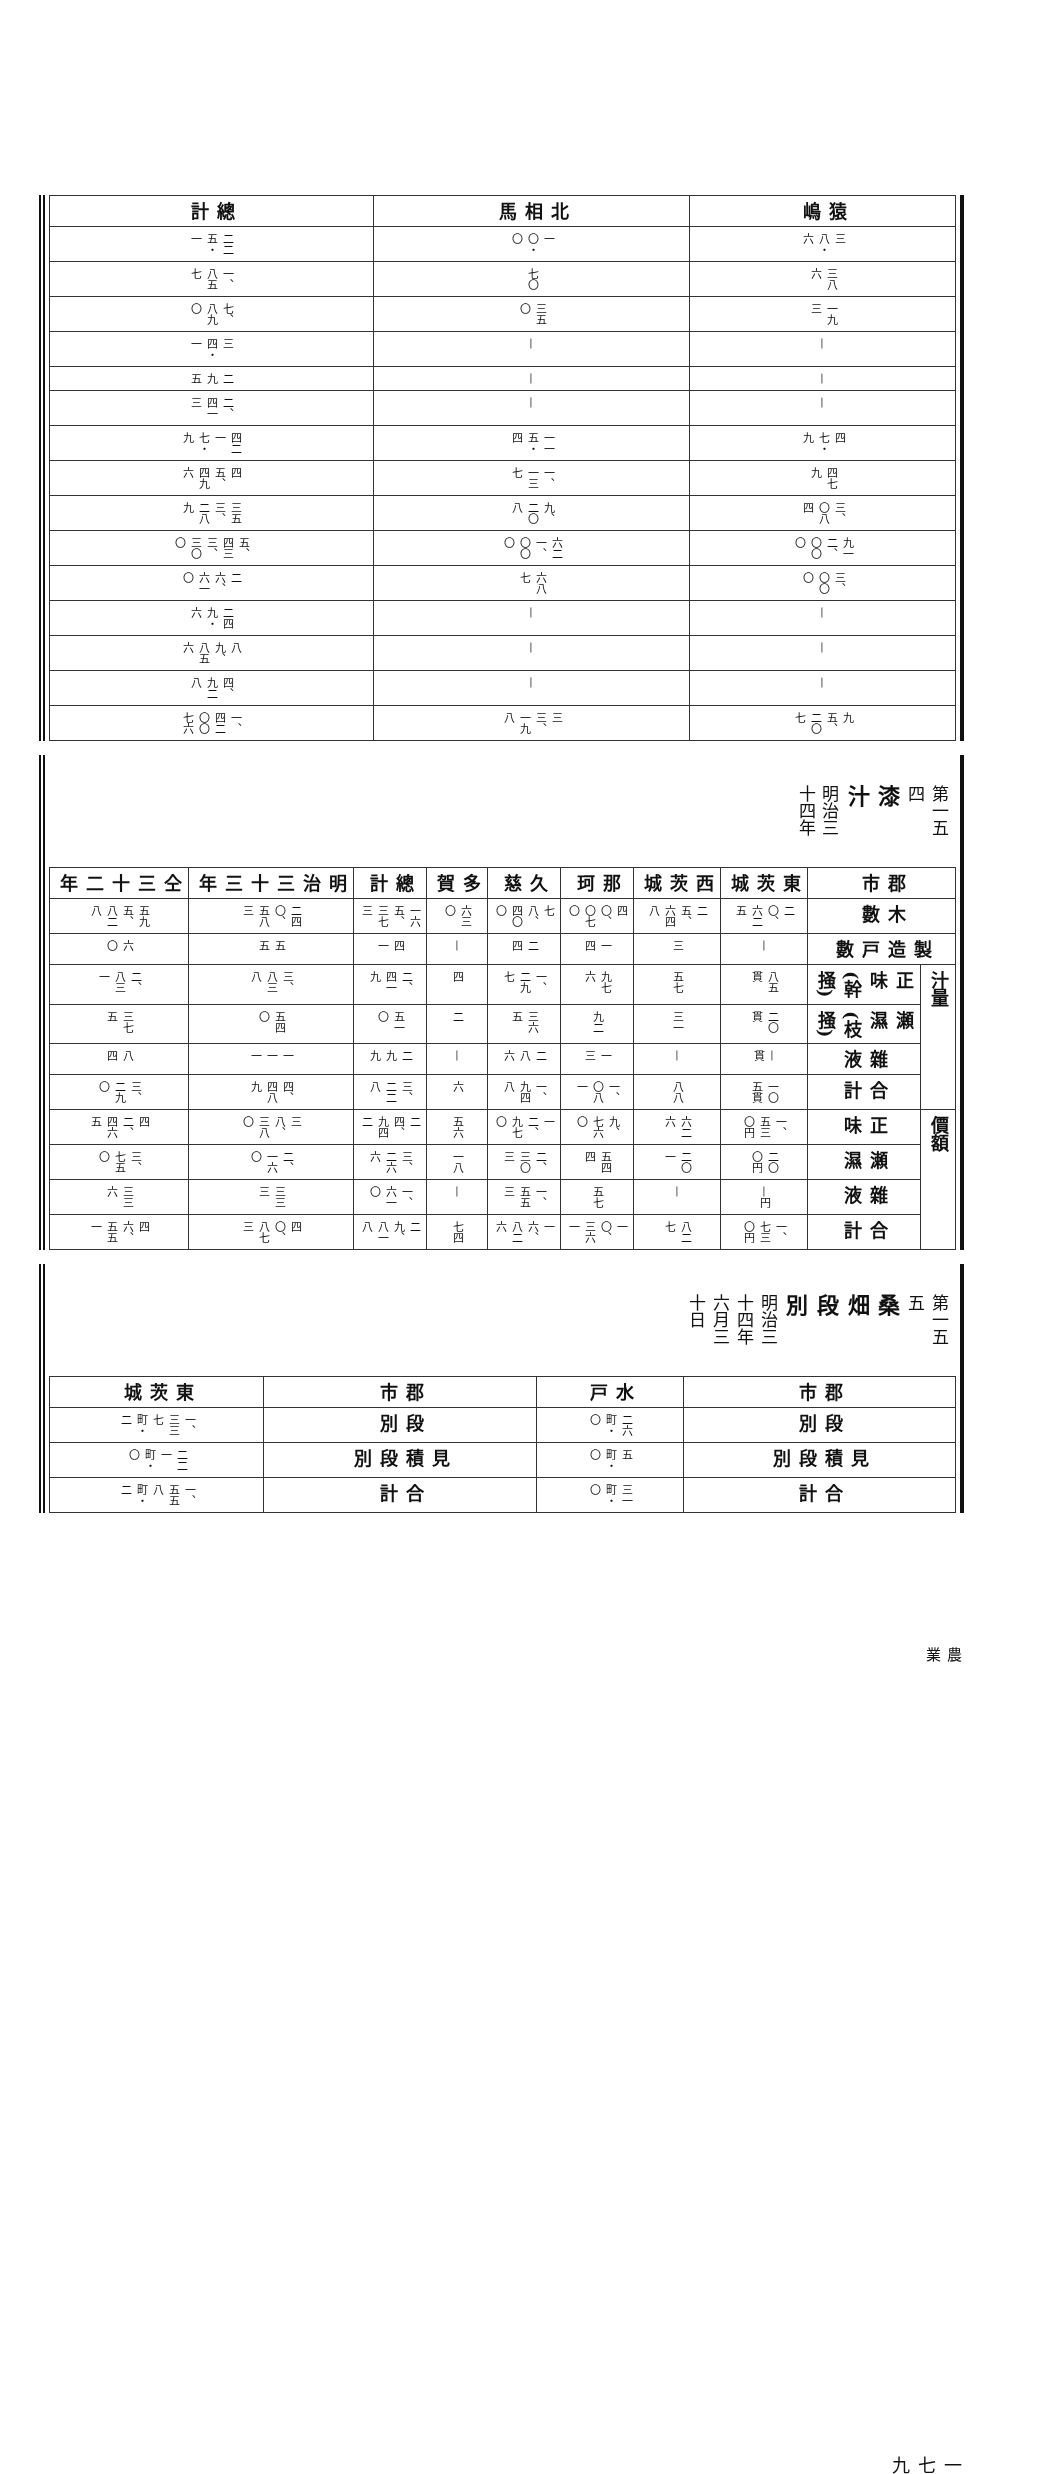| 猿嶋 | 三八・六 | 三八六 | 一九三 | — | — | — | 四七・九 | 四七九 | 三、〇八四 | 九一二、〇〇〇 | 三、〇〇〇 | — | — | — | 九五、二〇七 |
| 北相馬 | 一〇・〇 | 七〇 | 三五〇 | — | — | — | 一一五・四 | 一、一三七 | 九、二〇八 | 六二一、〇〇〇 | 六八七 | — | — | — | 三三、一九八 |
| 總計 | 二二五・一 | 一、八五七 | 七、八九〇 | 三四・一 | 二九五 | 二、四一三 | 四二一七・九 | 四五、四九六 | 三五三、二八九 | 五、四三三、三〇〇 | 二六、六一〇 | 二四九・六 | 八九、八五六 | 四、九二八 | 一、四二〇〇七六 |
第一五四
漆汁
明治三十四年
| 郡市 | 木數 | 製造戸數 | 汁量 | | | | 價額 | | | |
| --- | --- | --- | --- | --- | --- | --- | --- | --- | --- | --- |
| | | | 正味(幹掻) | 瀬濕(枝掻) | 雜液 | 合計 | 正味 | 瀬濕 | 雜液 | 合計 |
| 東茨城 | 二〇、六二五 | — | 八五貫 | 二〇貫 | —貫 | 一〇五貫 | 一、五三〇円 | 二〇〇円 | —円 | 一、七三〇円 |
| 西茨城 | 二五、六四八 | 三 | 五七 | 三一 | — | 八八 | 六二六 | 二〇一 | — | 八二七 |
| 那珂 | 四〇、〇七〇 | 一四 | 九七六 | 九二 | 一三 | 一、〇八一 | 九、七六〇 | 五四四 | 五七 | 一〇、三六一 |
| 久慈 | 七八、四〇〇 | 二四 | 一、二九七 | 三六五 | 二八六 | 一、九四八 | 一二、九七〇 | 二、三〇三 | 一、五五三 | 一六、八二六 |
| 多賀 | 六三〇 | — | 四 | 二 | — | 六 | 五六 | 一八 | — | 七四 |
| 總計 | 一六五、三七三 | 四一 | 二、四一九 | 五一〇 | 二九九 | 三、二二八 | 二四、九四二 | 三、二六六 | 一、六一〇 | 二九、八一八 |
| 明治三十三年 | 二四〇、五八三 | 五五 | 三、八三八 | 五四〇 | 一一一 | 四、四八九 | 三八、三八〇 | 二、一六〇 | 三三三 | 四〇、八七三 |
| 仝三十二年 | 五九五、八二八 | 六〇 | 二、八三一 | 三七五 | 八四 | 三、二九〇 | 四二、四六五 | 三、七五〇 | 三三六 | 四六、五五一 |
第一五五
桑畑段別
明治三十四年六月三十日
| 郡市 | 段別 | 見積段別 | 合計 |
| --- | --- | --- | --- |
| 水戸 | 二六町・〇 | 五町・〇 | 三一町・〇 |
| 郡市 | 段別 | 見積段別 | 合計 |
| 東茨城 | 一、三三七町・二 | 二二一町・〇 | 一、五五八町・二 |
農業
一七九